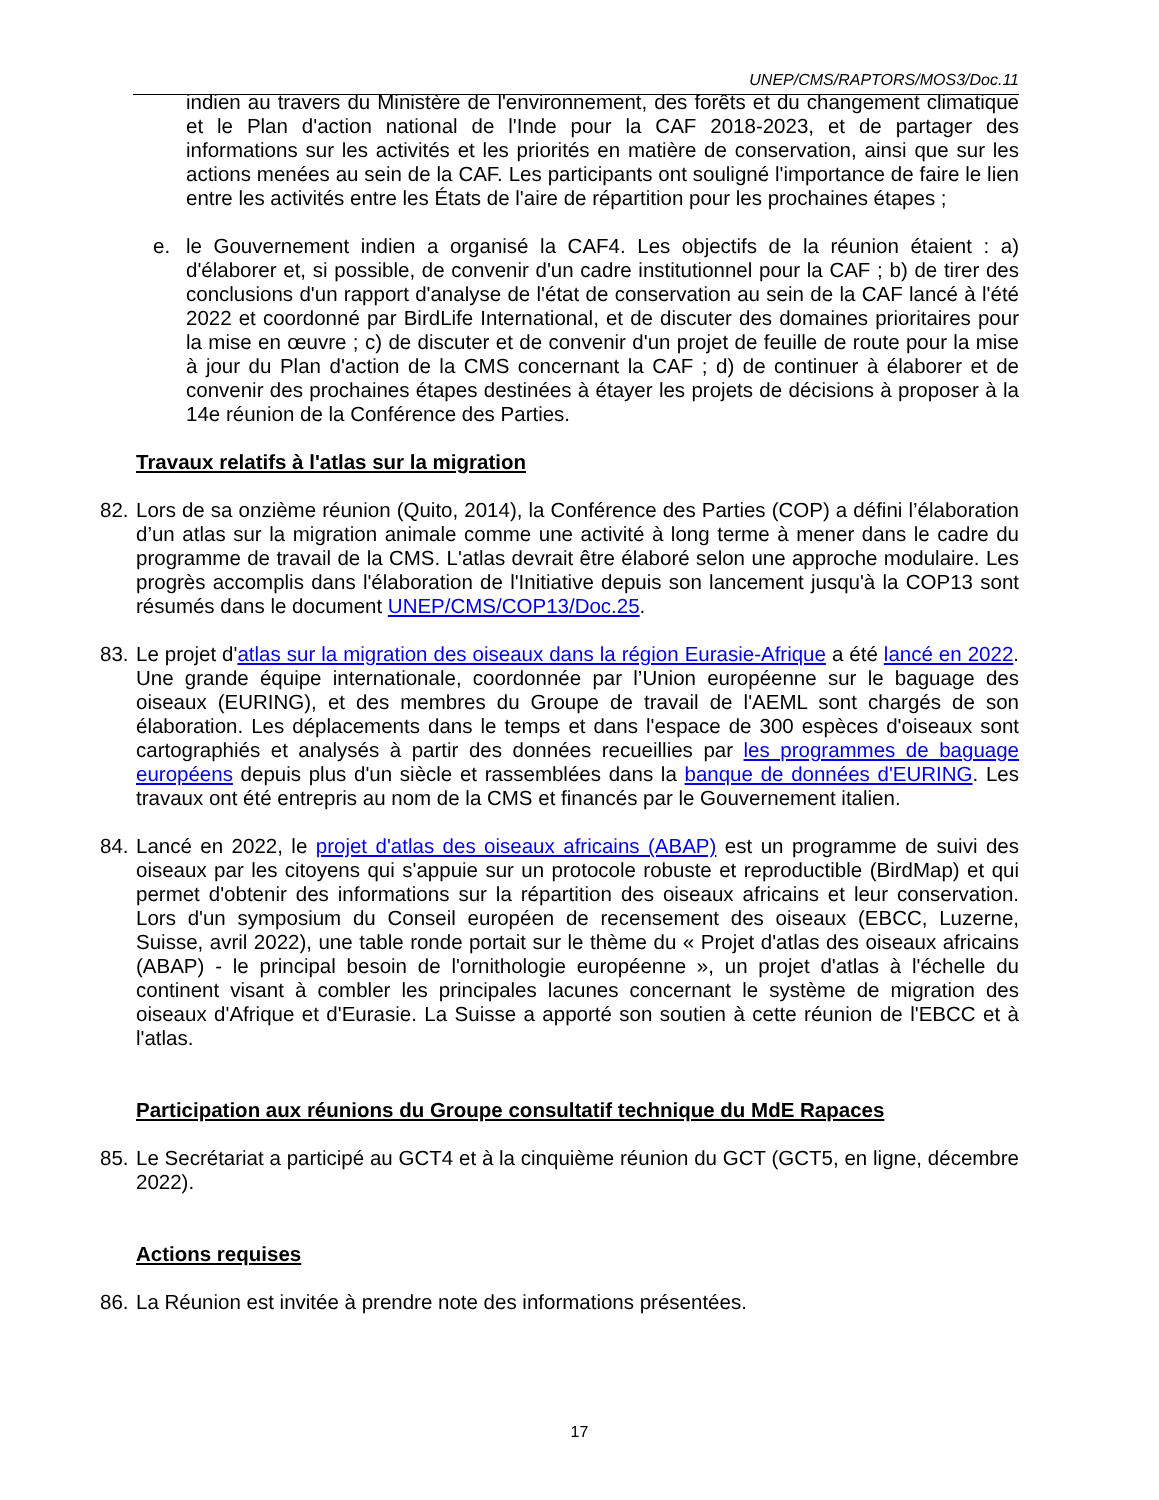UNEP/CMS/RAPTORS/MOS3/Doc.11
indien au travers du Ministère de l'environnement, des forêts et du changement climatique et le Plan d'action national de l'Inde pour la CAF 2018-2023, et de partager des informations sur les activités et les priorités en matière de conservation, ainsi que sur les actions menées au sein de la CAF. Les participants ont souligné l'importance de faire le lien entre les activités entre les États de l'aire de répartition pour les prochaines étapes ;
e. le Gouvernement indien a organisé la CAF4. Les objectifs de la réunion étaient : a) d'élaborer et, si possible, de convenir d'un cadre institutionnel pour la CAF ; b) de tirer des conclusions d'un rapport d'analyse de l'état de conservation au sein de la CAF lancé à l'été 2022 et coordonné par BirdLife International, et de discuter des domaines prioritaires pour la mise en œuvre ; c) de discuter et de convenir d'un projet de feuille de route pour la mise à jour du Plan d'action de la CMS concernant la CAF ; d) de continuer à élaborer et de convenir des prochaines étapes destinées à étayer les projets de décisions à proposer à la 14e réunion de la Conférence des Parties.
Travaux relatifs à l'atlas sur la migration
82.
Lors de sa onzième réunion (Quito, 2014), la Conférence des Parties (COP) a défini l’élaboration d’un atlas sur la migration animale comme une activité à long terme à mener dans le cadre du programme de travail de la CMS. L'atlas devrait être élaboré selon une approche modulaire. Les progrès accomplis dans l'élaboration de l'Initiative depuis son lancement jusqu'à la COP13 sont résumés dans le document UNEP/CMS/COP13/Doc.25.
83.
Le projet d'atlas sur la migration des oiseaux dans la région Eurasie-Afrique a été lancé en 2022. Une grande équipe internationale, coordonnée par l’Union européenne sur le baguage des oiseaux (EURING), et des membres du Groupe de travail de l'AEML sont chargés de son élaboration. Les déplacements dans le temps et dans l'espace de 300 espèces d'oiseaux sont cartographiés et analysés à partir des données recueillies par les programmes de baguage européens depuis plus d'un siècle et rassemblées dans la banque de données d'EURING. Les travaux ont été entrepris au nom de la CMS et financés par le Gouvernement italien.
84.
Lancé en 2022, le projet d'atlas des oiseaux africains (ABAP) est un programme de suivi des oiseaux par les citoyens qui s'appuie sur un protocole robuste et reproductible (BirdMap) et qui permet d'obtenir des informations sur la répartition des oiseaux africains et leur conservation. Lors d'un symposium du Conseil européen de recensement des oiseaux (EBCC, Luzerne, Suisse, avril 2022), une table ronde portait sur le thème du « Projet d'atlas des oiseaux africains (ABAP) - le principal besoin de l'ornithologie européenne », un projet d'atlas à l'échelle du continent visant à combler les principales lacunes concernant le système de migration des oiseaux d'Afrique et d'Eurasie. La Suisse a apporté son soutien à cette réunion de l'EBCC et à l'atlas.
Participation aux réunions du Groupe consultatif technique du MdE Rapaces
85.
Le Secrétariat a participé au GCT4 et à la cinquième réunion du GCT (GCT5, en ligne, décembre 2022).
Actions requises
86.
La Réunion est invitée à prendre note des informations présentées.
17